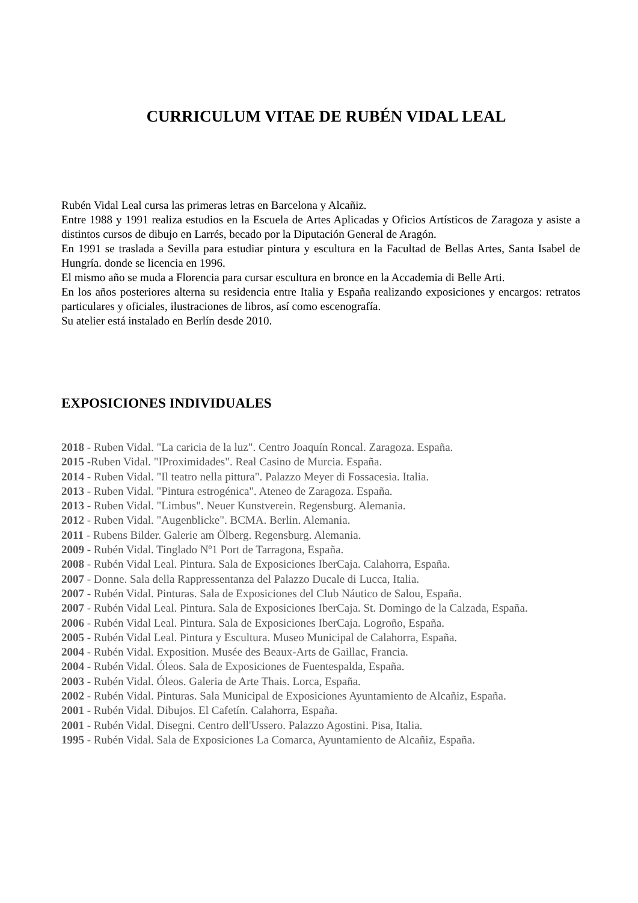CURRICULUM VITAE DE RUBÉN VIDAL LEAL
Rubén Vidal Leal cursa las primeras letras en Barcelona y Alcañiz.
Entre 1988 y 1991 realiza estudios en la Escuela de Artes Aplicadas y Oficios Artísticos de Zaragoza y asiste a distintos cursos de dibujo en Larrés, becado por la Diputación General de Aragón.
En 1991 se traslada a Sevilla para estudiar pintura y escultura en la Facultad de Bellas Artes, Santa Isabel de Hungría. donde se licencia en 1996.
El mismo año se muda a Florencia para cursar escultura en bronce en la Accademia di Belle Arti.
En los años posteriores alterna su residencia entre Italia y España realizando exposiciones y encargos: retratos particulares y oficiales, ilustraciones de libros, así como escenografía.
Su atelier está instalado en Berlín desde 2010.
EXPOSICIONES INDIVIDUALES
2018 - Ruben Vidal. "La caricia de la luz". Centro Joaquín Roncal. Zaragoza. España.
2015 -Ruben Vidal. "IProximidades". Real Casino de Murcia. España.
2014 - Ruben Vidal. "Il teatro nella pittura". Palazzo Meyer di Fossacesia. Italia.
2013 - Ruben Vidal. "Pintura estrogénica". Ateneo de Zaragoza. España.
2013 - Ruben Vidal. "Limbus". Neuer Kunstverein. Regensburg. Alemania.
2012 - Ruben Vidal. "Augenblicke". BCMA. Berlin. Alemania.
2011 - Rubens Bilder. Galerie am Ölberg. Regensburg. Alemania.
2009 - Rubén Vidal. Tinglado Nº1 Port de Tarragona, España.
2008 - Rubén Vidal Leal. Pintura. Sala de Exposiciones IberCaja. Calahorra, España.
2007 - Donne. Sala della Rappressentanza del Palazzo Ducale di Lucca, Italia.
2007 - Rubén Vidal. Pinturas. Sala de Exposiciones del Club Náutico de Salou, España.
2007 - Rubén Vidal Leal. Pintura. Sala de Exposiciones IberCaja. St. Domingo de la Calzada, España.
2006 - Rubén Vidal Leal. Pintura. Sala de Exposiciones IberCaja. Logroño, España.
2005 - Rubén Vidal Leal. Pintura y Escultura. Museo Municipal de Calahorra, España.
2004 - Rubén Vidal. Exposition. Musée des Beaux-Arts de Gaillac, Francia.
2004 - Rubén Vidal. Óleos. Sala de Exposiciones de Fuentespalda, España.
2003 - Rubén Vidal. Óleos. Galeria de Arte Thais. Lorca, España.
2002 - Rubén Vidal. Pinturas. Sala Municipal de Exposiciones Ayuntamiento de Alcañiz, España.
2001 - Rubén Vidal. Dibujos. El Cafetín. Calahorra, España.
2001 - Rubén Vidal. Disegni. Centro dell'Ussero. Palazzo Agostini. Pisa, Italia.
1995 - Rubén Vidal. Sala de Exposiciones La Comarca, Ayuntamiento de Alcañiz, España.